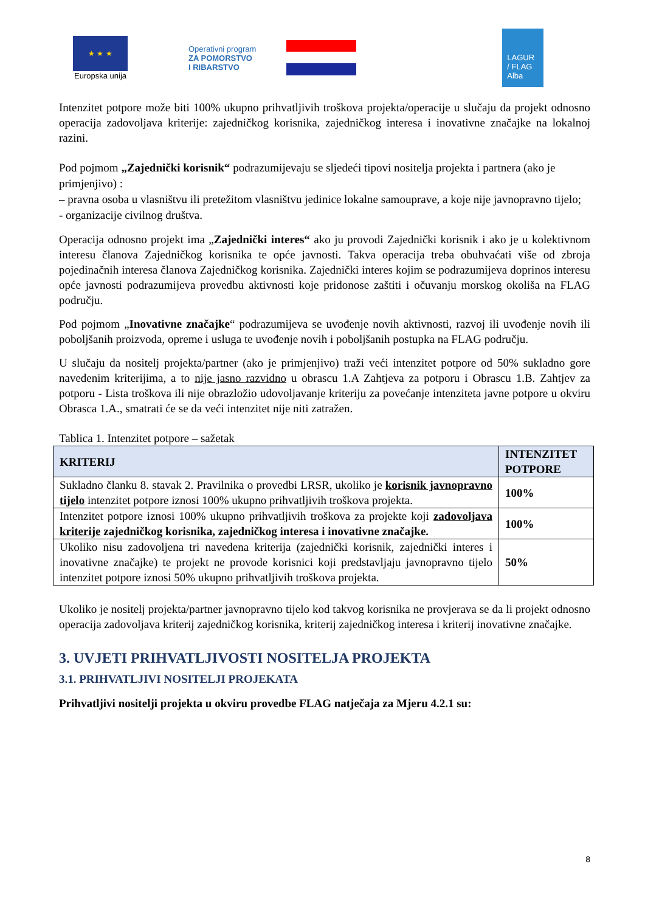★ ★ ★
Europska unija
Operativni program
ZA POMORSTVO
I RIBARSTVO
LAGUR
/ FLAG
Alba
Intenzitet potpore može biti 100% ukupno prihvatljivih troškova projekta/operacije u slučaju da projekt odnosno operacija zadovoljava kriterije: zajedničkog korisnika, zajedničkog interesa i inovativne značajke na lokalnoj razini.
Pod pojmom „Zajednički korisnik“ podrazumijevaju se sljedeći tipovi nositelja projekta i partnera (ako je primjenjivo) :
– pravna osoba u vlasništvu ili pretežitom vlasništvu jedinice lokalne samouprave, a koje nije javnopravno tijelo;
- organizacije civilnog društva.
Operacija odnosno projekt ima „Zajednički interes“ ako ju provodi Zajednički korisnik i ako je u kolektivnom interesu članova Zajedničkog korisnika te opće javnosti. Takva operacija treba obuhvaćati više od zbroja pojedinačnih interesa članova Zajedničkog korisnika. Zajednički interes kojim se podrazumijeva doprinos interesu opće javnosti podrazumijeva provedbu aktivnosti koje pridonose zaštiti i očuvanju morskog okoliša na FLAG području.
Pod pojmom „Inovativne značajke“ podrazumijeva se uvođenje novih aktivnosti, razvoj ili uvođenje novih ili poboljšanih proizvoda, opreme i usluga te uvođenje novih i poboljšanih postupka na FLAG području.
U slučaju da nositelj projekta/partner (ako je primjenjivo) traži veći intenzitet potpore od 50% sukladno gore navedenim kriterijima, a to nije jasno razvidno u obrascu 1.A Zahtjeva za potporu i Obrascu 1.B. Zahtjev za potporu - Lista troškova ili nije obrazložio udovoljavanje kriteriju za povećanje intenziteta javne potpore u okviru Obrasca 1.A., smatrati će se da veći intenzitet nije niti zatražen.
Tablica 1. Intenzitet potpore – sažetak
| KRITERIJ | INTENZITET POTPORE |
| --- | --- |
| Sukladno članku 8. stavak 2. Pravilnika o provedbi LRSR, ukoliko je korisnik javnopravno tijelo intenzitet potpore iznosi 100% ukupno prihvatljivih troškova projekta. | 100% |
| Intenzitet potpore iznosi 100% ukupno prihvatljivih troškova za projekte koji zadovoljava kriterije zajedničkog korisnika, zajedničkog interesa i inovativne značajke. | 100% |
| Ukoliko nisu zadovoljena tri navedena kriterija (zajednički korisnik, zajednički interes i inovativne značajke) te projekt ne provode korisnici koji predstavljaju javnopravno tijelo intenzitet potpore iznosi 50% ukupno prihvatljivih troškova projekta. | 50% |
Ukoliko je nositelj projekta/partner javnopravno tijelo kod takvog korisnika ne provjerava se da li projekt odnosno operacija zadovoljava kriterij zajedničkog korisnika, kriterij zajedničkog interesa i kriterij inovativne značajke.
3. UVJETI PRIHVATLJIVOSTI NOSITELJA PROJEKTA
3.1. PRIHVATLJIVI NOSITELJI PROJEKATA
Prihvatljivi nositelji projekta u okviru provedbe FLAG natječaja za Mjeru 4.2.1 su:
8